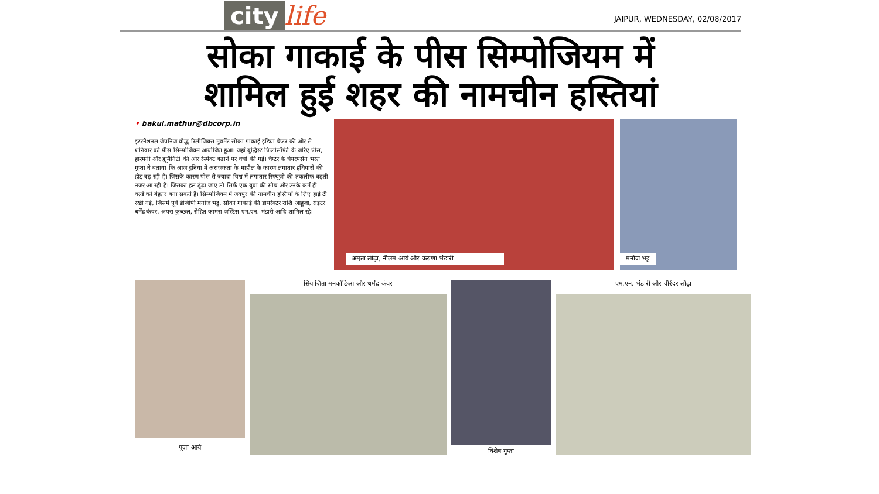city life
JAIPUR, WEDNESDAY, 02/08/2017
सोका गाकाई के पीस सिम्पोजियम में
शामिल हुई शहर की नामचीन हस्तियां
• bakul.mathur@dbcorp.in
इंटरनेशनल जैपनिज बौद्ध रिलीजियस मूवमेंट सोका गाकाई इंडिया चैप्टर की ओर से शनिवार को पीस सिम्पोजियम आयोजित हुआ। जहां बुद्धिस्ट फिलोसॉफी के जरिए पीस, हारमनी और ह्यूमैनिटी की ओर रेस्पेक्ट बढ़ाने पर चर्चा की गई। चैप्टर के चेयरपर्सन भरत गुप्ता ने बताया कि आज दुनिया में अराजकता के माहौल के कारण लगातार हथियारों की होड़ बढ़ रही है। जिसके कारण पीस से ज्यादा विश्व में लगातार रिफ्यूजी की तकलीफ बढ़ती नजर आ रही है। जिसका हल ढूंढ़ा जाए तो सिर्फ एक युवा की सोच और उनके कर्म ही वर्ल्ड को बेहतर बना सकते हैं। सिम्पोजियम में जयपुर की नामचीन हस्तियों के लिए हाई टी रखी गई, जिसमें पूर्व डीजीपी मनोज भट्ट, सोका गाकाई की डायरेक्टर राशि आहूजा, राइटर धर्मेंद्र कंवर, अपरा कुच्छल, रोहित कामरा जस्टिस एम.एन. भंडारी आदि शामिल रहे।
अमृता लोढ़ा, नीलम आर्य और करुणा भंडारी मनोज भट्ट
पूजा आर्य
सियाजिता मनकोटिआ और धर्मेंद्र कंवर
विशेष गुप्ता
एम.एन. भंडारी और वीरेंदर लोढ़ा